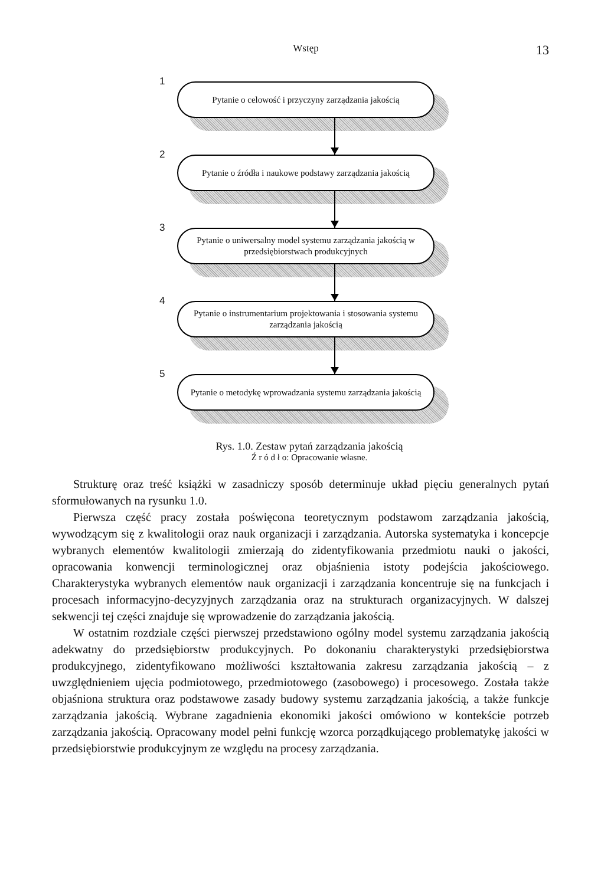Wstęp 13
1
Pytanie o celowość i przyczyny zarządzania jakością
2
Pytanie o źródła i naukowe podstawy zarządzania jakością
3
Pytanie o uniwersalny model systemu zarządzania jakością w przedsiębiorstwach produkcyjnych
4
Pytanie o instrumentarium projektowania i stosowania systemu zarządzania jakością
5
Pytanie o metodykę wprowadzania systemu zarządzania jakością
Rys. 1.0. Zestaw pytań zarządzania jakością
Ź r ó d ł o: Opracowanie własne.
Strukturę oraz treść książki w zasadniczy sposób determinuje układ pięciu generalnych pytań sformułowanych na rysunku 1.0.
Pierwsza część pracy została poświęcona teoretycznym podstawom zarządzania jakością, wywodzącym się z kwalitologii oraz nauk organizacji i zarządzania. Autorska systematyka i koncepcje wybranych elementów kwalitologii zmierzają do zidentyfikowania przedmiotu nauki o jakości, opracowania konwencji terminologicznej oraz objaśnienia istoty podejścia jakościowego. Charakterystyka wybranych elementów nauk organizacji i zarządzania koncentruje się na funkcjach i procesach informacyjno-decyzyjnych zarządzania oraz na strukturach organizacyjnych. W dalszej sekwencji tej części znajduje się wprowadzenie do zarządzania jakością.
W ostatnim rozdziale części pierwszej przedstawiono ogólny model systemu zarządzania jakością adekwatny do przedsiębiorstw produkcyjnych. Po dokonaniu charakterystyki przedsiębiorstwa produkcyjnego, zidentyfikowano możliwości kształtowania zakresu zarządzania jakością – z uwzględnieniem ujęcia podmiotowego, przedmiotowego (zasobowego) i procesowego. Została także objaśniona struktura oraz podstawowe zasady budowy systemu zarządzania jakością, a także funkcje zarządzania jakością. Wybrane zagadnienia ekonomiki jakości omówiono w kontekście potrzeb zarządzania jakością. Opracowany model pełni funkcję wzorca porządkującego problematykę jakości w przedsiębiorstwie produkcyjnym ze względu na procesy zarządzania.